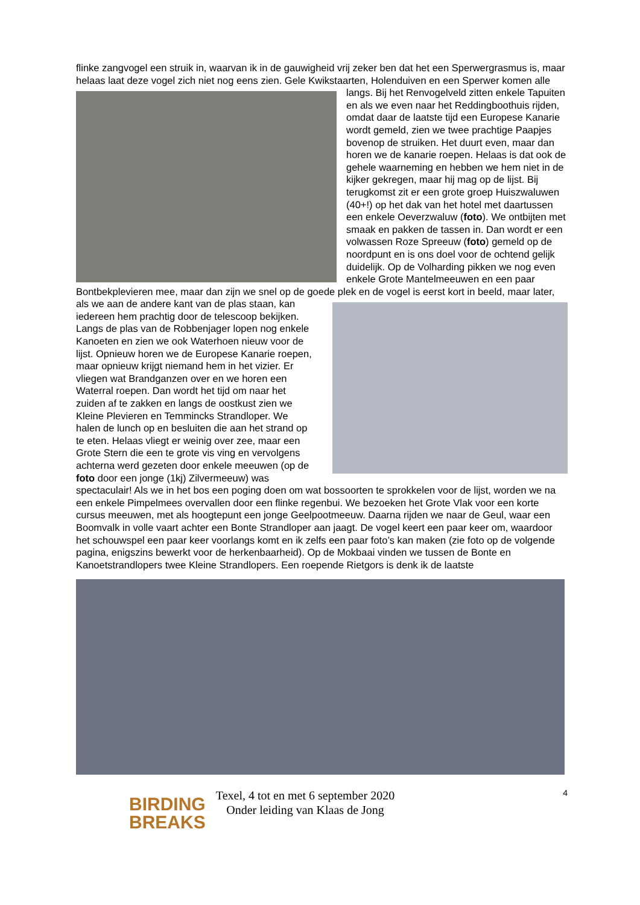flinke zangvogel een struik in, waarvan ik in de gauwigheid vrij zeker ben dat het een Sperwergrasmus is, maar helaas laat deze vogel zich niet nog eens zien. Gele Kwikstaarten, Holenduiven en een Sperwer komen alle langs. Bij het Renvogelveld zitten enkele Tapuiten en als we even naar het Reddingboothuis rijden, omdat daar de laatste tijd een Europese Kanarie wordt gemeld, zien we twee prachtige Paapjes bovenop de struiken. Het duurt even, maar dan horen we de kanarie roepen. Helaas is dat ook de gehele waarneming en hebben we hem niet in de kijker gekregen, maar hij mag op de lijst. Bij terugkomst zit er een grote groep Huiszwaluwen (40+!) op het dak van het hotel met daartussen een enkele Oeverzwaluw (foto). We ontbijten met smaak en pakken de tassen in. Dan wordt er een volwassen Roze Spreeuw (foto) gemeld op de noordpunt en is ons doel voor de ochtend gelijk duidelijk. Op de Volharding pikken we nog even enkele Grote Mantelmeeuwen en een paar Bontbekplevieren mee, maar dan zijn we snel op de goede plek en de vogel is eerst kort in beeld, maar later, als we aan de andere kant van de plas staan, kan iedereen hem prachtig door de telescoop bekijken. Langs de plas van de Robbenjager lopen nog enkele Kanoeten en zien we ook Waterhoen nieuw voor de lijst. Opnieuw horen we de Europese Kanarie roepen, maar opnieuw krijgt niemand hem in het vizier. Er vliegen wat Brandganzen over en we horen een Waterral roepen. Dan wordt het tijd om naar het zuiden af te zakken en langs de oostkust zien we Kleine Plevieren en Temmincks Strandloper. We halen de lunch op en besluiten die aan het strand op te eten. Helaas vliegt er weinig over zee, maar een Grote Stern die een te grote vis ving en vervolgens achterna werd gezeten door enkele meeuwen (op de foto door een jonge (1kj) Zilvermeeuw) was spectaculair! Als we in het bos een poging doen om wat bossoorten te sprokkelen voor de lijst, worden we na een enkele Pimpelmees overvallen door een flinke regenbui. We bezoeken het Grote Vlak voor een korte cursus meeuwen, met als hoogtepunt een jonge Geelpootmeeuw. Daarna rijden we naar de Geul, waar een Boomvalk in volle vaart achter een Bonte Strandloper aan jaagt. De vogel keert een paar keer om, waardoor het schouwspel een paar keer voorlangs komt en ik zelfs een paar foto’s kan maken (zie foto op de volgende pagina, enigszins bewerkt voor de herkenbaarheid). Op de Mokbaai vinden we tussen de Bonte en Kanoetstrandlopers twee Kleine Strandlopers. Een roepende Rietgors is denk ik de laatste
BIRDING
BREAKS
Texel, 4 tot en met 6 september 2020
Onder leiding van Klaas de Jong
4